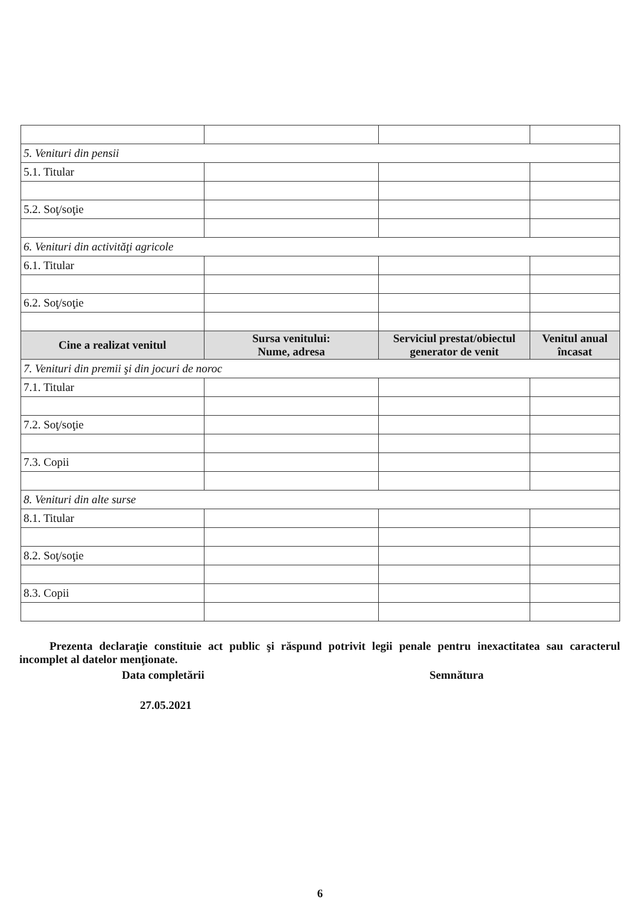| 5. Venituri din pensii | | | |
| 5.1. Titular | | | |
| 5.2. Soţ/soţie | | | |
| 6. Venituri din activităţi agricole | | | |
| 6.1. Titular | | | |
| 6.2. Soţ/soţie | | | |
| Cine a realizat venitul | Sursa venitului: Nume, adresa | Serviciul prestat/obiectul generator de venit | Venitul anual încasat |
| 7. Venituri din premii şi din jocuri de noroc | | | |
| 7.1. Titular | | | |
| 7.2. Soţ/soţie | | | |
| 7.3. Copii | | | |
| 8. Venituri din alte surse | | | |
| 8.1. Titular | | | |
| 8.2. Soţ/soţie | | | |
| 8.3. Copii | | | |
Prezenta declaraţie constituie act public şi răspund potrivit legii penale pentru inexactitatea sau caracterul incomplet al datelor menţionate.
Data completării Semnătura
27.05.2021
6